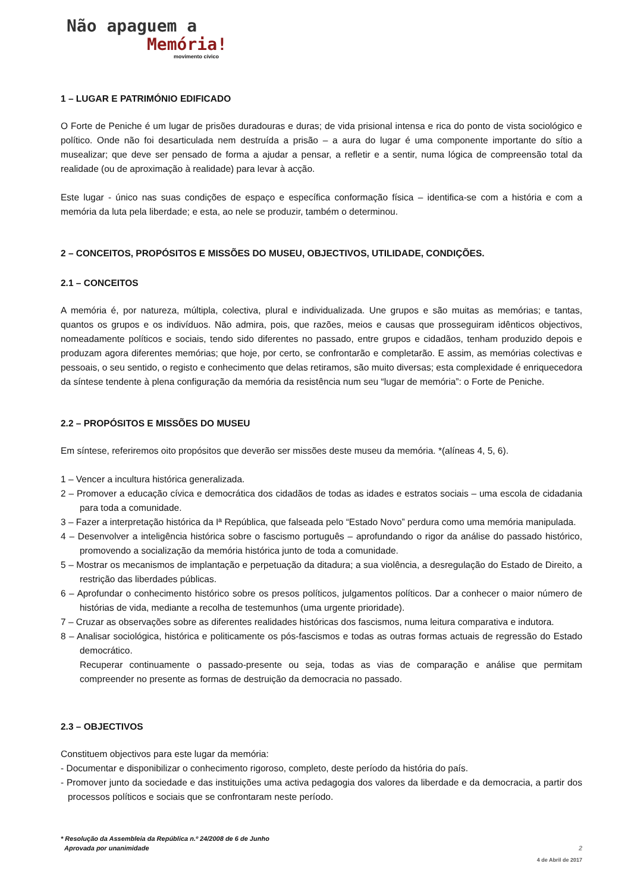Não apaguem a
Memória!
movimento cívico
1 – LUGAR E PATRIMÓNIO EDIFICADO
O Forte de Peniche é um lugar de prisões duradouras e duras; de vida prisional intensa e rica do ponto de vista sociológico e político. Onde não foi desarticulada nem destruída a prisão – a aura do lugar é uma componente importante do sítio a musealizar; que deve ser pensado de forma a ajudar a pensar, a refletir e a sentir, numa lógica de compreensão total da realidade (ou de aproximação à realidade) para levar à acção.
Este lugar - único nas suas condições de espaço e específica conformação física – identifica-se com a história e com a memória da luta pela liberdade; e esta, ao nele se produzir, também o determinou.
2 – CONCEITOS, PROPÓSITOS E MISSÕES DO MUSEU, OBJECTIVOS, UTILIDADE, CONDIÇÕES.
2.1 – CONCEITOS
A memória é, por natureza, múltipla, colectiva, plural e individualizada. Une grupos e são muitas as memórias; e tantas, quantos os grupos e os indivíduos. Não admira, pois, que razões, meios e causas que prosseguiram idênticos objectivos, nomeadamente políticos e sociais, tendo sido diferentes no passado, entre grupos e cidadãos, tenham produzido depois e produzam agora diferentes memórias; que hoje, por certo, se confrontarão e completarão. E assim, as memórias colectivas e pessoais, o seu sentido, o registo e conhecimento que delas retiramos, são muito diversas; esta complexidade é enriquecedora da síntese tendente à plena configuração da memória da resistência num seu “lugar de memória”: o Forte de Peniche.
2.2 – PROPÓSITOS E MISSÕES DO MUSEU
Em síntese, referiremos oito propósitos que deverão ser missões deste museu da memória. *(alíneas 4, 5, 6).
1 – Vencer a incultura histórica generalizada.
2 – Promover a educação cívica e democrática dos cidadãos de todas as idades e estratos sociais – uma escola de cidadania para toda a comunidade.
3 – Fazer a interpretação histórica da Iª República, que falseada pelo “Estado Novo” perdura como uma memória manipulada.
4 – Desenvolver a inteligência histórica sobre o fascismo português – aprofundando o rigor da análise do passado histórico, promovendo a socialização da memória histórica junto de toda a comunidade.
5 – Mostrar os mecanismos de implantação e perpetuação da ditadura; a sua violência, a desregulação do Estado de Direito, a restrição das liberdades públicas.
6 – Aprofundar o conhecimento histórico sobre os presos políticos, julgamentos políticos. Dar a conhecer o maior número de histórias de vida, mediante a recolha de testemunhos (uma urgente prioridade).
7 – Cruzar as observações sobre as diferentes realidades históricas dos fascismos, numa leitura comparativa e indutora.
8 – Analisar sociológica, histórica e politicamente os pós-fascismos e todas as outras formas actuais de regressão do Estado democrático.
Recuperar continuamente o passado-presente ou seja, todas as vias de comparação e análise que permitam compreender no presente as formas de destruição da democracia no passado.
2.3 – OBJECTIVOS
Constituem objectivos para este lugar da memória:
- Documentar e disponibilizar o conhecimento rigoroso, completo, deste período da história do país.
- Promover junto da sociedade e das instituições uma activa pedagogia dos valores da liberdade e da democracia, a partir dos processos políticos e sociais que se confrontaram neste período.
* Resolução da Assembleia da República n.º 24/2008 de 6 de Junho
Aprovada por unanimidade
2
4 de Abril de 2017